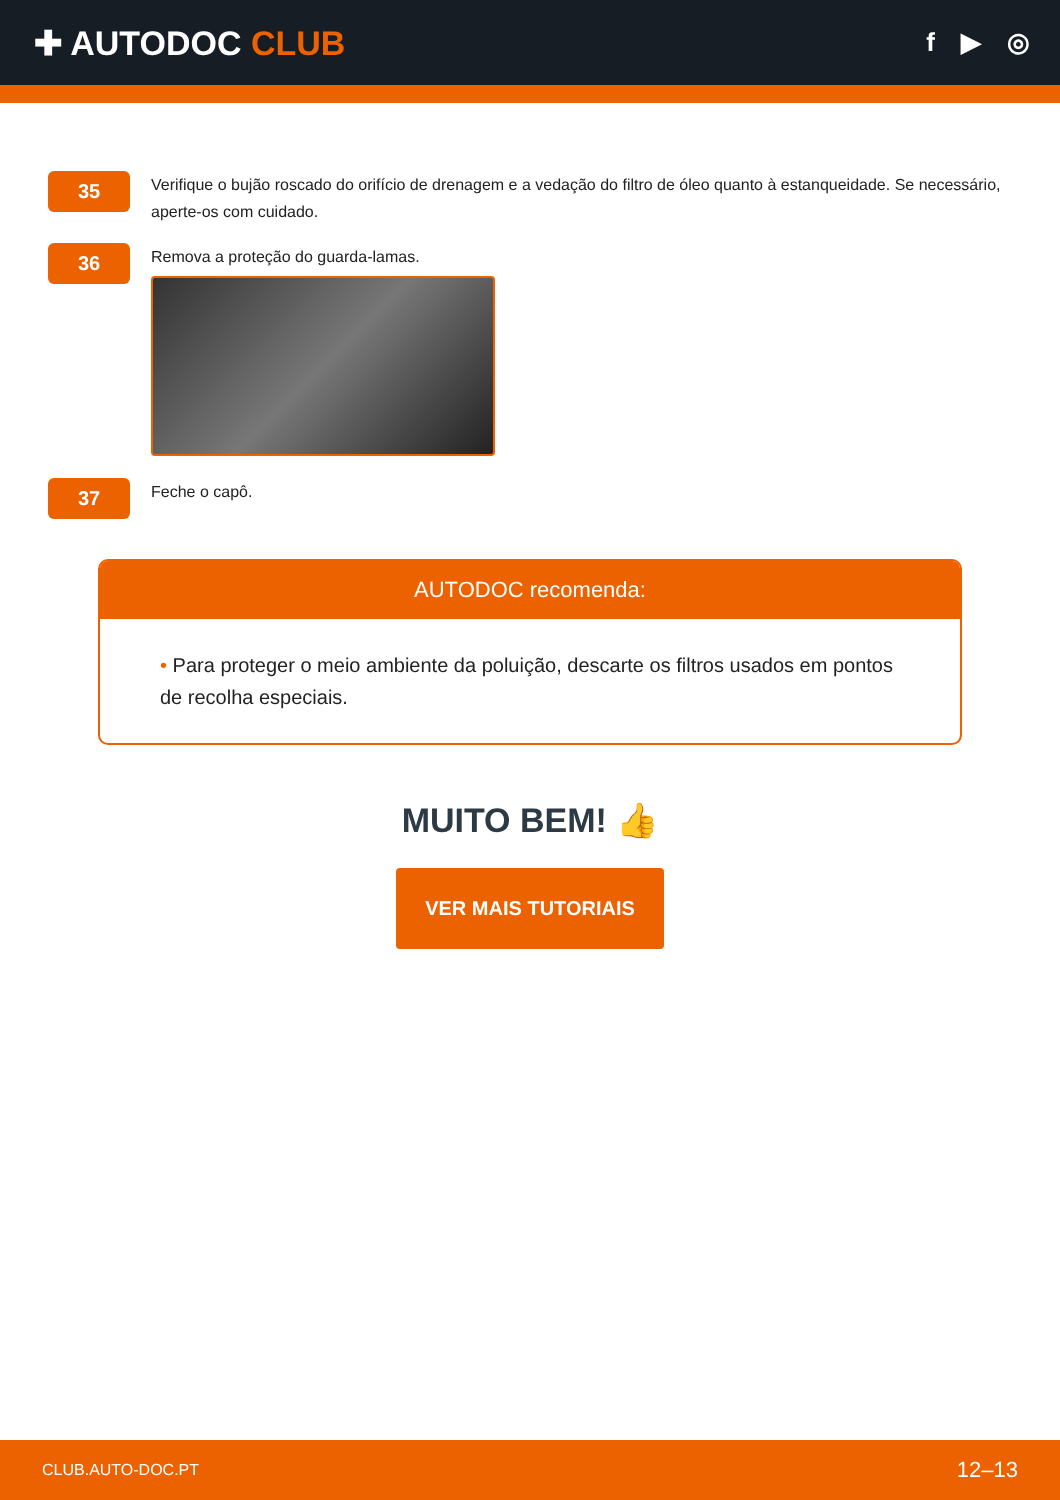✚ AUTODOC CLUB
f ▶ ◎
35
Verifique o bujão roscado do orifício de drenagem e a vedação do filtro de óleo quanto à estanqueidade. Se necessário, aperte-os com cuidado.
36
Remova a proteção do guarda-lamas.
37
Feche o capô.
AUTODOC recomenda:
• Para proteger o meio ambiente da poluição, descarte os filtros usados em pontos de recolha especiais.
MUITO BEM! 👍
VER MAIS TUTORIAIS
CLUB.AUTO-DOC.PT 12–13